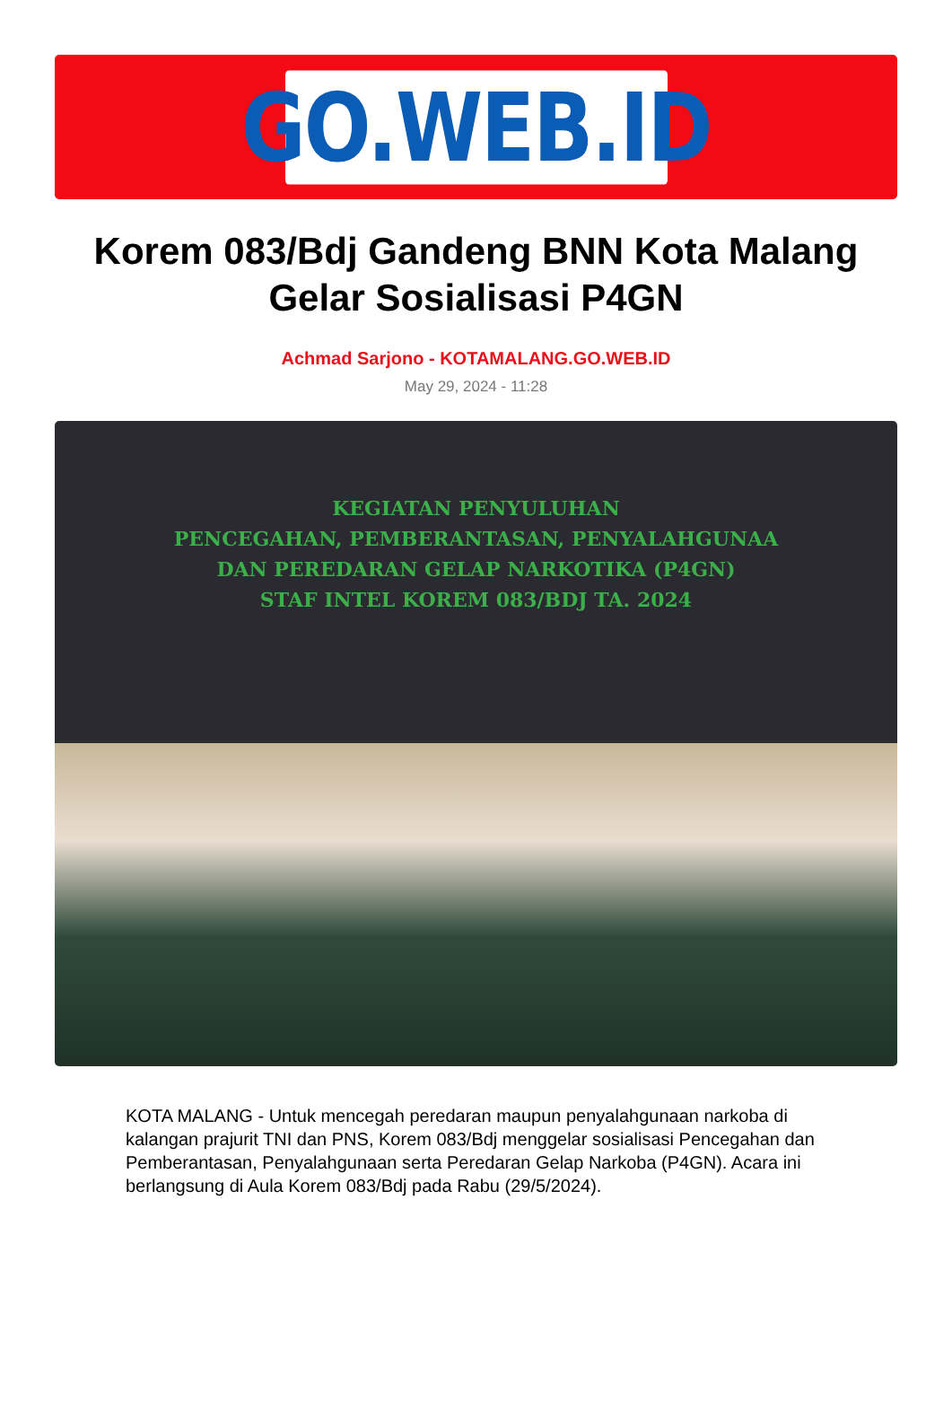GO.WEB.ID
Korem 083/Bdj Gandeng BNN Kota Malang Gelar Sosialisasi P4GN
Achmad Sarjono - KOTAMALANG.GO.WEB.ID
May 29, 2024 - 11:28
KEGIATAN PENYULUHAN
PENCEGAHAN, PEMBERANTASAN, PENYALAHGUNAA
DAN PEREDARAN GELAP NARKOTIKA (P4GN)
STAF INTEL KOREM 083/BDJ TA. 2024
KOTA MALANG - Untuk mencegah peredaran maupun penyalahgunaan narkoba di kalangan prajurit TNI dan PNS, Korem 083/Bdj menggelar sosialisasi Pencegahan dan Pemberantasan, Penyalahgunaan serta Peredaran Gelap Narkoba (P4GN). Acara ini berlangsung di Aula Korem 083/Bdj pada Rabu (29/5/2024).